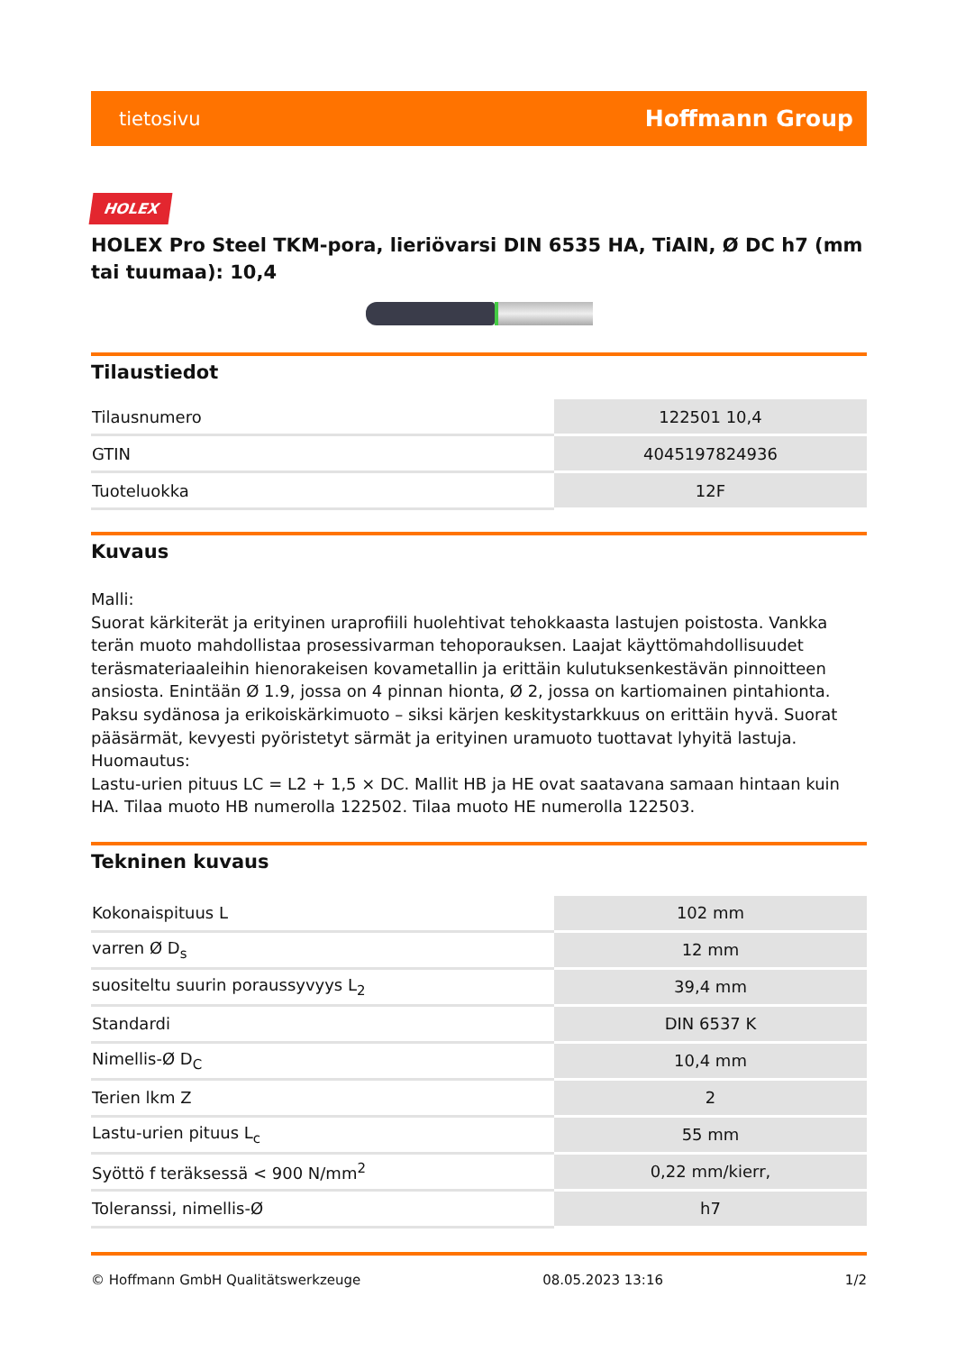tietosivu Hoffmann Group
HOLEX
HOLEX Pro Steel TKM-pora, lieriövarsi DIN 6535 HA, TiAlN, Ø DC h7 (mm tai tuumaa): 10,4
Tilaustiedot
| Tilausnumero | 122501 10,4 |
| GTIN | 4045197824936 |
| Tuoteluokka | 12F |
Kuvaus
Malli:
Suorat kärkiterät ja erityinen uraprofiili huolehtivat tehokkaasta lastujen poistosta. Vankka terän muoto mahdollistaa prosessivarman tehoporauksen. Laajat käyttömahdollisuudet teräsmateriaaleihin hienorakeisen kovametallin ja erittäin kulutuksenkestävän pinnoitteen ansiosta. Enintään Ø 1.9, jossa on 4 pinnan hionta, Ø 2, jossa on kartiomainen pintahionta. Paksu sydänosa ja erikoiskärkimuoto – siksi kärjen keskitystarkkuus on erittäin hyvä. Suorat pääsärmät, kevyesti pyöristetyt särmät ja erityinen uramuoto tuottavat lyhyitä lastuja.
Huomautus:
Lastu-urien pituus LC = L2 + 1,5 × DC. Mallit HB ja HE ovat saatavana samaan hintaan kuin HA. Tilaa muoto HB numerolla 122502. Tilaa muoto HE numerolla 122503.
Tekninen kuvaus
| Kokonaispituus L | 102 mm |
| varren Ø D<sub>s</sub> | 12 mm |
| suositeltu suurin poraussyvyys L<sub>2</sub> | 39,4 mm |
| Standardi | DIN 6537 K |
| Nimellis-Ø D<sub>C</sub> | 10,4 mm |
| Terien lkm Z | 2 |
| Lastu-urien pituus L<sub>c</sub> | 55 mm |
| Syöttö f teräksessä < 900 N/mm<sup>2</sup> | 0,22 mm/kierr, |
| Toleranssi, nimellis-Ø | h7 |
© Hoffmann GmbH Qualitätswerkzeuge 08.05.2023 13:16 1/2